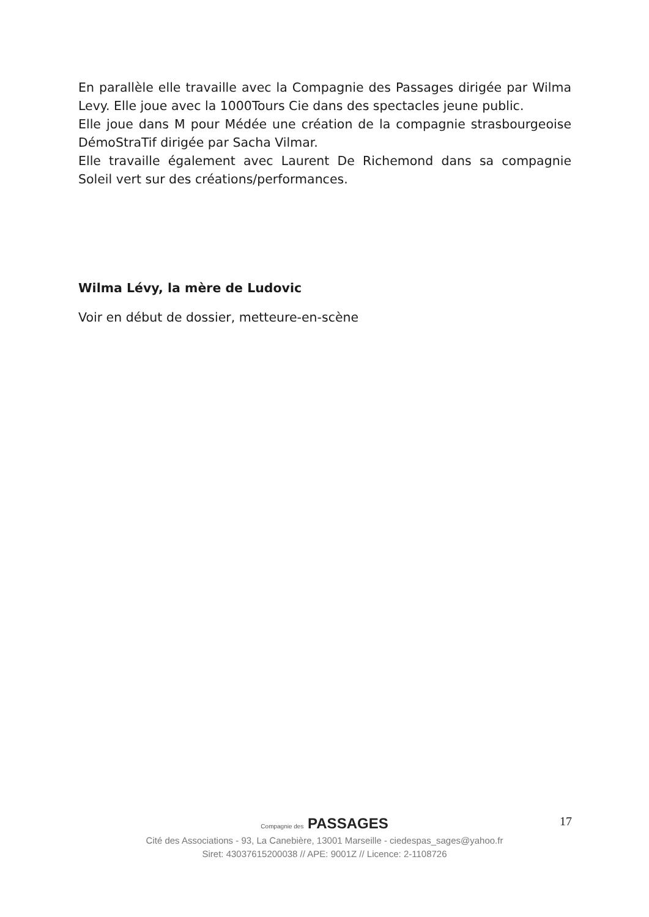En parallèle elle travaille avec la Compagnie des Passages dirigée par Wilma Levy. Elle joue avec la 1000Tours Cie dans des spectacles jeune public.
Elle joue dans M pour Médée une création de la compagnie strasbourgeoise DémoStraTif dirigée par Sacha Vilmar.
Elle travaille également avec Laurent De Richemond dans sa compagnie Soleil vert sur des créations/performances.
Wilma Lévy, la mère de Ludovic
Voir en début de dossier, metteure-en-scène
17
Compagnie des PASSAGES
Cité des Associations - 93, La Canebière, 13001 Marseille - ciedespas_sages@yahoo.fr
Siret: 43037615200038 // APE: 9001Z // Licence: 2-1108726